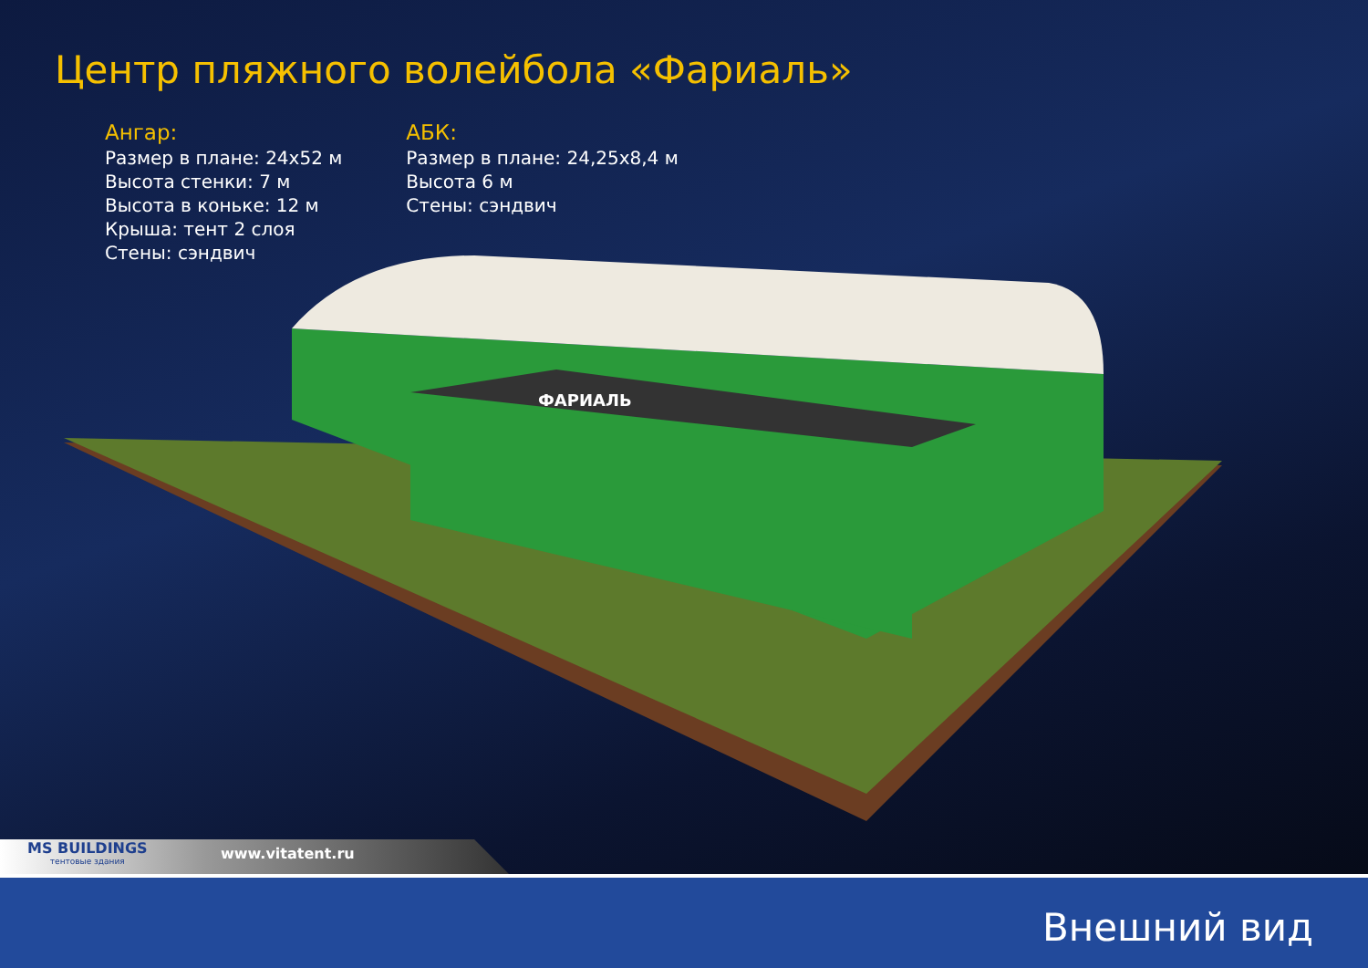Центр пляжного волейбола «Фариаль»
Ангар:
Размер в плане: 24x52 м
Высота стенки: 7 м
Высота в коньке: 12 м
Крыша: тент 2 слоя
Стены: сэндвич
АБК:
Размер в плане: 24,25x8,4 м
Высота 6 м
Стены: сэндвич
ФАРИАЛЬ
MS BUILDINGS
тентовые здания
www.vitatent.ru
Внешний вид